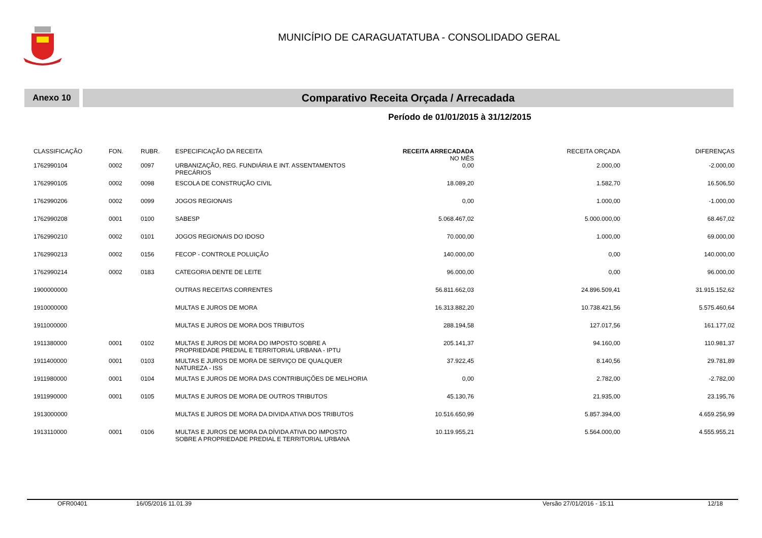MUNICÍPIO DE CARAGUATATUBA - CONSOLIDADO GERAL
Anexo 10
Comparativo Receita Orçada / Arrecadada
Período de 01/01/2015 à 31/12/2015
| CLASSIFICAÇÃO | FON. | RUBR. | ESPECIFICAÇÃO DA RECEITA | RECEITA ARRECADADA NO MÊS | RECEITA ORÇADA | DIFERENÇAS |
| --- | --- | --- | --- | --- | --- | --- |
| 1762990104 | 0002 | 0097 | URBANIZAÇÃO, REG. FUNDIÁRIA E INT. ASSENTAMENTOS PRECÁRIOS | 0,00 | 2.000,00 | -2.000,00 |
| 1762990105 | 0002 | 0098 | ESCOLA DE CONSTRUÇÃO CIVIL | 18.089,20 | 1.582,70 | 16.506,50 |
| 1762990206 | 0002 | 0099 | JOGOS REGIONAIS | 0,00 | 1.000,00 | -1.000,00 |
| 1762990208 | 0001 | 0100 | SABESP | 5.068.467,02 | 5.000.000,00 | 68.467,02 |
| 1762990210 | 0002 | 0101 | JOGOS REGIONAIS DO IDOSO | 70.000,00 | 1.000,00 | 69.000,00 |
| 1762990213 | 0002 | 0156 | FECOP - CONTROLE POLUIÇÃO | 140.000,00 | 0,00 | 140.000,00 |
| 1762990214 | 0002 | 0183 | CATEGORIA DENTE DE LEITE | 96.000,00 | 0,00 | 96.000,00 |
| 1900000000 | | | OUTRAS RECEITAS CORRENTES | 56.811.662,03 | 24.896.509,41 | 31.915.152,62 |
| 1910000000 | | | MULTAS E JUROS DE MORA | 16.313.882,20 | 10.738.421,56 | 5.575.460,64 |
| 1911000000 | | | MULTAS E JUROS DE MORA DOS TRIBUTOS | 288.194,58 | 127.017,56 | 161.177,02 |
| 1911380000 | 0001 | 0102 | MULTAS E JUROS DE MORA DO IMPOSTO SOBRE A PROPRIEDADE PREDIAL E TERRITORIAL URBANA - IPTU | 205.141,37 | 94.160,00 | 110.981,37 |
| 1911400000 | 0001 | 0103 | MULTAS E JUROS DE MORA DE SERVIÇO DE QUALQUER NATUREZA - ISS | 37.922,45 | 8.140,56 | 29.781,89 |
| 1911980000 | 0001 | 0104 | MULTAS E JUROS DE MORA DAS CONTRIBUIÇÕES DE MELHORIA | 0,00 | 2.782,00 | -2.782,00 |
| 1911990000 | 0001 | 0105 | MULTAS E JUROS DE MORA DE OUTROS TRIBUTOS | 45.130,76 | 21.935,00 | 23.195,76 |
| 1913000000 | | | MULTAS E JUROS DE MORA DA DIVIDA ATIVA DOS TRIBUTOS | 10.516.650,99 | 5.857.394,00 | 4.659.256,99 |
| 1913110000 | 0001 | 0106 | MULTAS E JUROS DE MORA DA DÍVIDA ATIVA DO IMPOSTO SOBRE A PROPRIEDADE PREDIAL E TERRITORIAL URBANA | 10.119.955,21 | 5.564.000,00 | 4.555.955,21 |
OFR00401 16/05/2016 11.01.39 Versão 27/01/2016 - 15:11 12/18